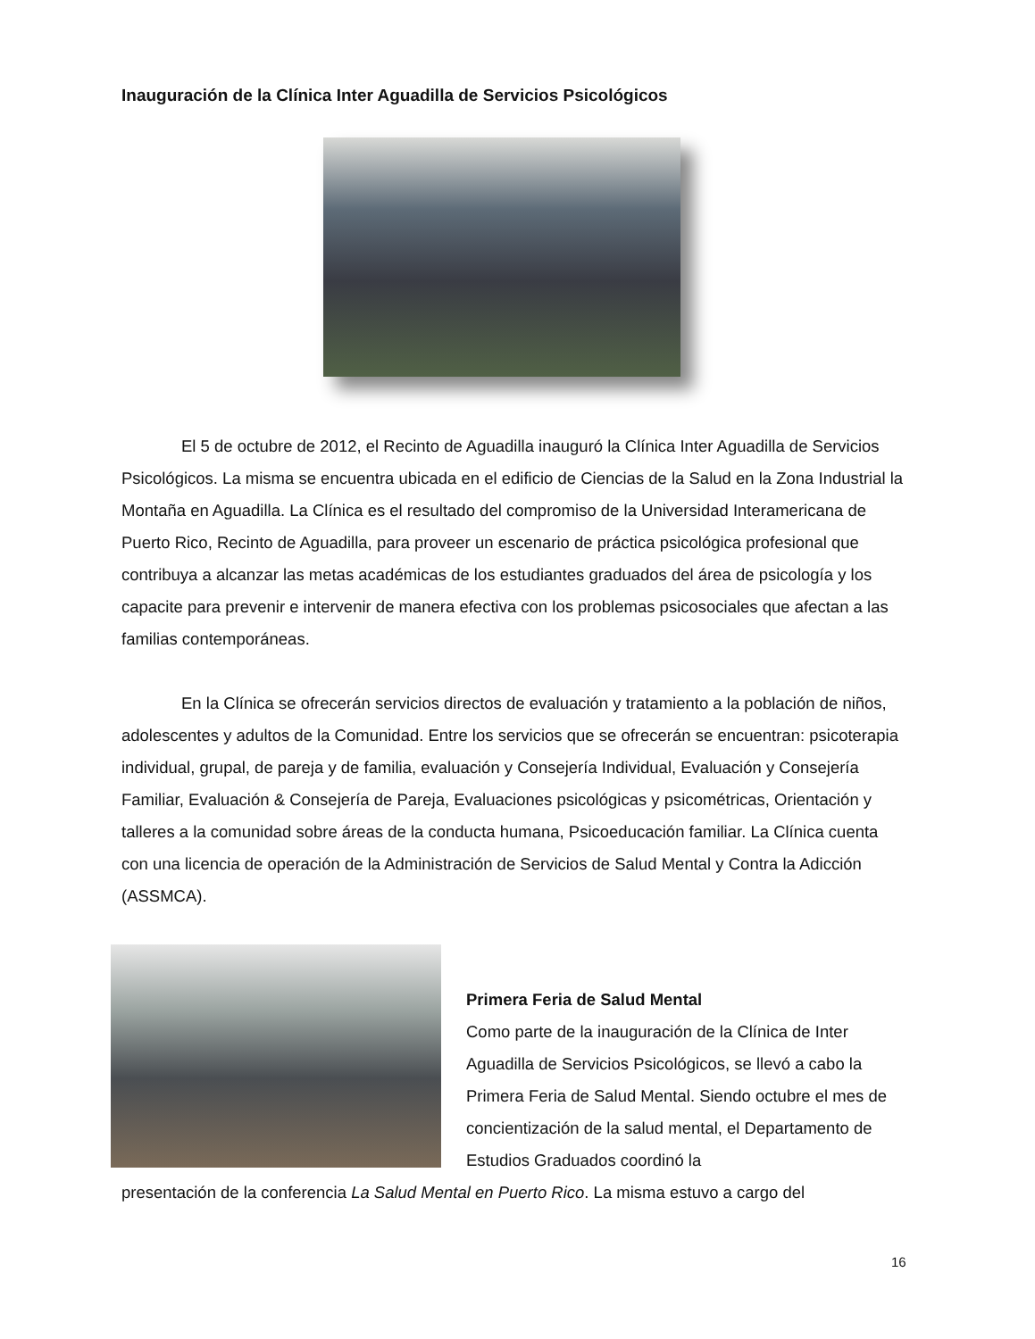Inauguración de la Clínica Inter Aguadilla de Servicios Psicológicos
El 5 de octubre de 2012, el Recinto de Aguadilla inauguró la Clínica Inter Aguadilla de Servicios Psicológicos. La misma se encuentra ubicada en el edificio de Ciencias de la Salud en la Zona Industrial la Montaña en Aguadilla. La Clínica es el resultado del compromiso de la Universidad Interamericana de Puerto Rico, Recinto de Aguadilla, para proveer un escenario de práctica psicológica profesional que contribuya a alcanzar las metas académicas de los estudiantes graduados del área de psicología y los capacite para prevenir e intervenir de manera efectiva con los problemas psicosociales que afectan a las familias contemporáneas.
En la Clínica se ofrecerán servicios directos de evaluación y tratamiento a la población de niños, adolescentes y adultos de la Comunidad. Entre los servicios que se ofrecerán se encuentran: psicoterapia individual, grupal, de pareja y de familia, evaluación y Consejería Individual, Evaluación y Consejería Familiar, Evaluación & Consejería de Pareja, Evaluaciones psicológicas y psicométricas, Orientación y talleres a la comunidad sobre áreas de la conducta humana, Psicoeducación familiar. La Clínica cuenta con una licencia de operación de la Administración de Servicios de Salud Mental y Contra la Adicción (ASSMCA).
Primera Feria de Salud Mental
Como parte de la inauguración de la Clínica de Inter Aguadilla de Servicios Psicológicos, se llevó a cabo la Primera Feria de Salud Mental. Siendo octubre el mes de concientización de la salud mental, el Departamento de Estudios Graduados coordinó la
presentación de la conferencia La Salud Mental en Puerto Rico. La misma estuvo a cargo del
16